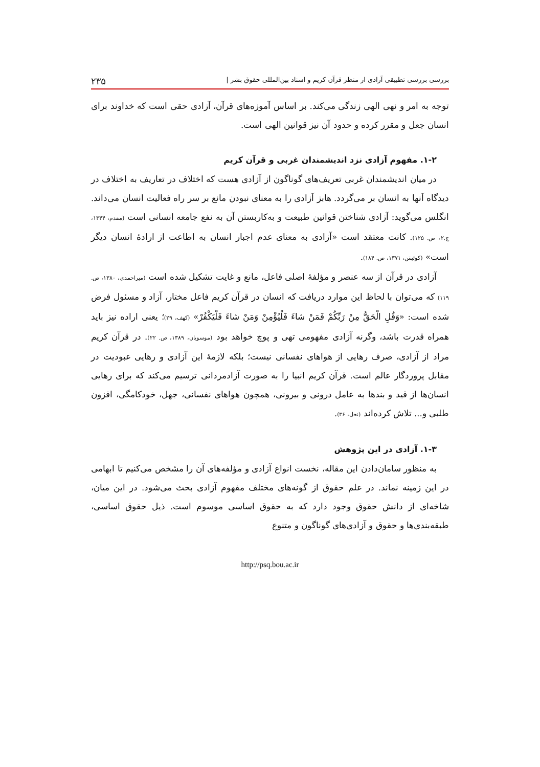بررسی بررسی تطبیقی آزادی از منظر قرآن کریم و اسناد بین‌المللی حقوق بشر | ۲۳۵
توجه به امر و نهی الهی زندگی می‌کند. بر اساس آموزه‌های قرآن، آزادی حقی است که خداوند برای انسان جعل و مقرر کرده و حدود آن نیز قوانین الهی است.
۱-۲. مفهوم آزادی نزد اندیشمندان غربی و قرآن کریم
در میان اندیشمندان غربی تعریف‌های گوناگون از آزادی هست که اختلاف در تعاریف به اختلاف در دیدگاه آنها به انسان بر می‌گردد. هابز آزادی را به معنای نبودن مانع بر سر راه فعالیت انسان می‌داند. انگلس می‌گوید: آزادی شناختن قوانین طبیعت و به‌کاربستن آن به نفع جامعه انسانی است (مقدم، ۱۳۴۴، ج.۲، ص. ۱۲۵). کانت معتقد است «آزادی به معنای عدم اجبار انسان به اطاعت از ارادهٔ انسان دیگر است» (کوئینتن، ۱۳۷۱، ص. ۱۸۴).
آزادی در قرآن از سه عنصر و مؤلفهٔ اصلی فاعل، مانع و غایت تشکیل شده است (میراحمدی، ۱۳۸۰، ص. ۱۱۹) که می‌توان با لحاظ این موارد دریافت که انسان در قرآن کریم فاعل مختار، آزاد و مسئول فرض شده است: «وَقُلِ الْحَقُّ مِنْ رَبِّكُمْ فَمَنْ شاءَ فَلْيُؤْمِنْ وَمَنْ شاءَ فَلْيَكْفُرْ» (کهف، ۲۹)؛ یعنی اراده نیز باید همراه قدرت باشد، وگرنه آزادی مفهومی تهی و پوچ خواهد بود (موسویان، ۱۳۸۹، ص. ۲۲). در قرآن کریم مراد از آزادی، صرف رهایی از هواهای نفسانی نیست؛ بلکه لازمهٔ این آزادی و رهایی عبودیت در مقابل پروردگار عالم است. قرآن کریم انبیا را به صورت آزادمردانی ترسیم می‌کند که برای رهایی انسان‌ها از قید و بندها به عامل درونی و بیرونی، همچون هواهای نفسانی، جهل، خودکامگی، افزون طلبی و... تلاش کرده‌اند (نحل، ۳۶).
۱-۳. آزادی در این پژوهش
به منظور سامان‌دادن این مقاله، نخست انواع آزادی و مؤلفه‌های آن را مشخص می‌کنیم تا ابهامی در این زمینه نماند. در علم حقوق از گونه‌های مختلف مفهوم آزادی بحث می‌شود. در این میان، شاخه‌ای از دانش حقوق وجود دارد که به حقوق اساسی موسوم است. ذیل حقوق اساسی، طبقه‌بندی‌ها و حقوق و آزادی‌های گوناگون و متنوع
http://psq.bou.ac.ir